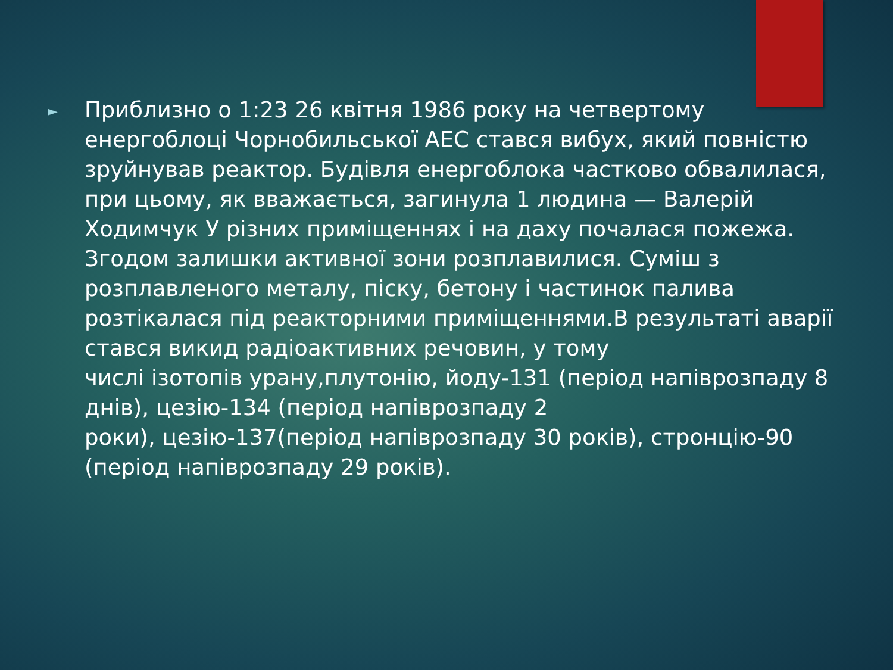►
Приблизно о 1:23 26 квітня 1986 року на четвертому енергоблоці Чорнобильської АЕС стався вибух, який повністю зруйнував реактор. Будівля енергоблока частково обвалилася, при цьому, як вважається, загинула 1 людина — Валерій Ходимчук У різних приміщеннях і на даху почалася пожежа. Згодом залишки активної зони розплавилися. Суміш з
розплавленого металу, піску, бетону і частинок палива розтікалася під реакторними приміщеннями.В результаті аварії стався викид радіоактивних речовин, у тому
числі ізотопів урану,плутонію, йоду-131 (період напіврозпаду 8 днів), цезію-134 (період напіврозпаду 2
роки), цезію-137(період напіврозпаду 30 років), стронцію-90 (період напіврозпаду 29 років).